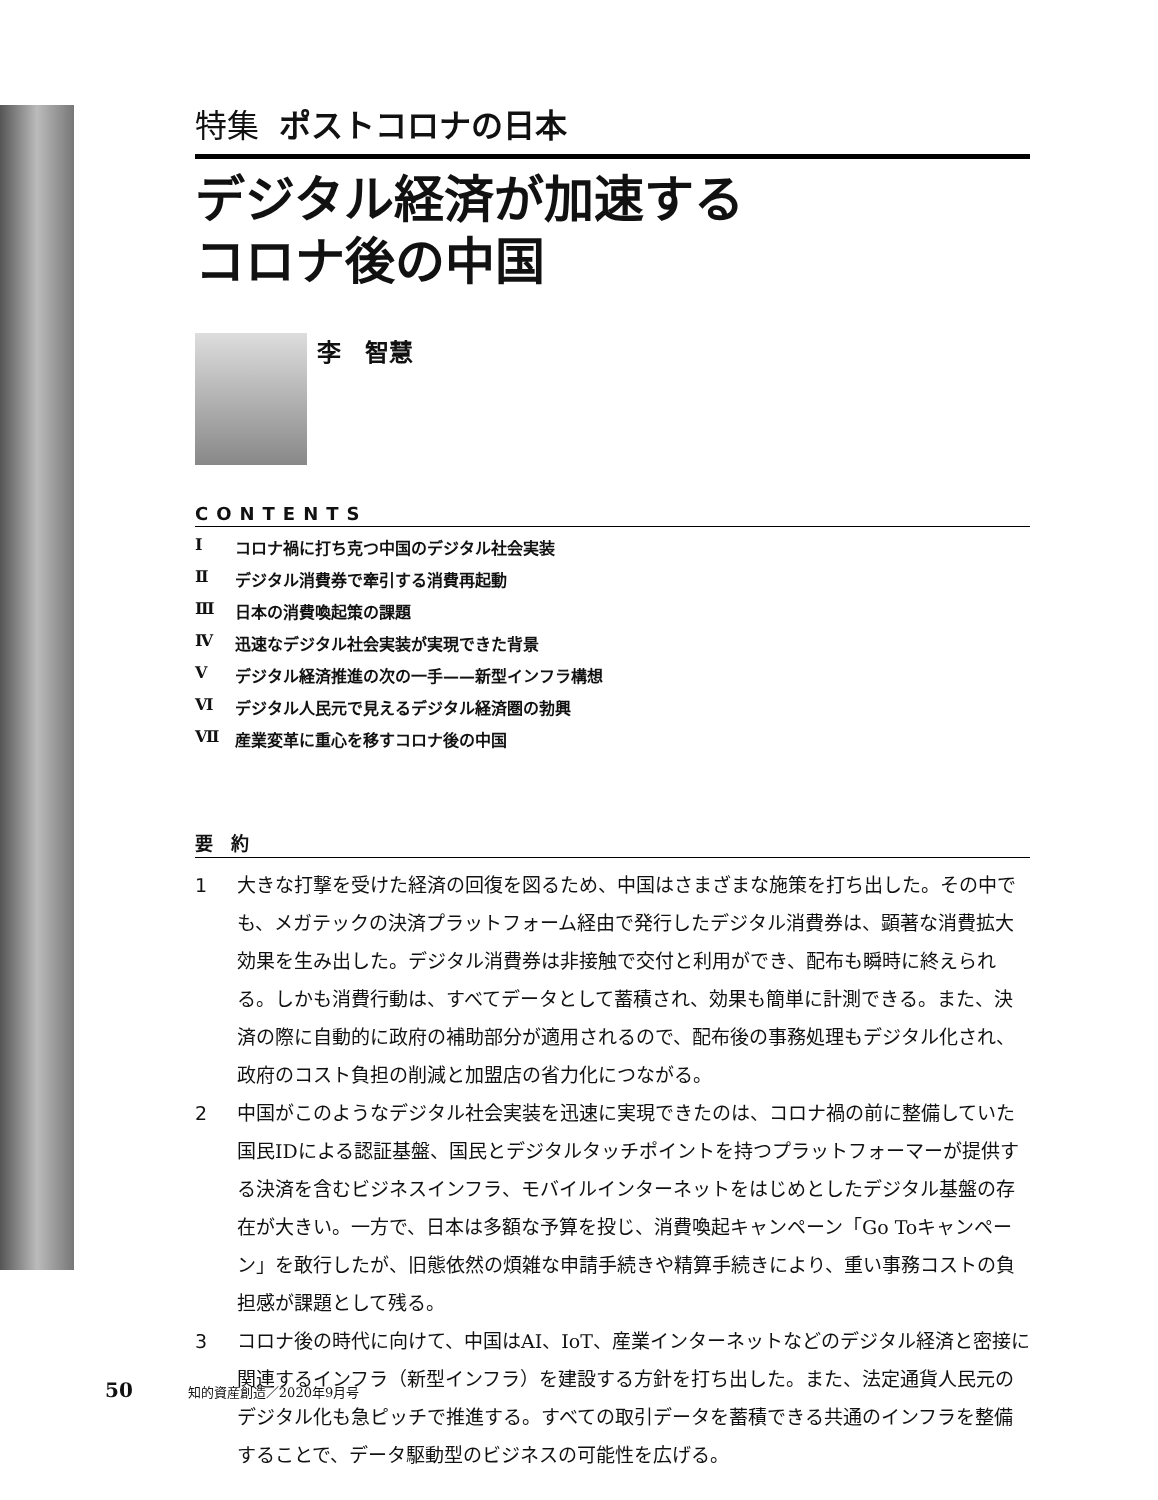特集 ポストコロナの日本
デジタル経済が加速する
コロナ後の中国
李　智慧
CONTENTS
Ⅰ コロナ禍に打ち克つ中国のデジタル社会実装
Ⅱ デジタル消費券で牽引する消費再起動
Ⅲ 日本の消費喚起策の課題
Ⅳ 迅速なデジタル社会実装が実現できた背景
Ⅴ デジタル経済推進の次の一手——新型インフラ構想
Ⅵ デジタル人民元で見えるデジタル経済圏の勃興
Ⅶ 産業変革に重心を移すコロナ後の中国
要　約
1 大きな打撃を受けた経済の回復を図るため、中国はさまざまな施策を打ち出した。その中でも、メガテックの決済プラットフォーム経由で発行したデジタル消費券は、顕著な消費拡大効果を生み出した。デジタル消費券は非接触で交付と利用ができ、配布も瞬時に終えられる。しかも消費行動は、すべてデータとして蓄積され、効果も簡単に計測できる。また、決済の際に自動的に政府の補助部分が適用されるので、配布後の事務処理もデジタル化され、政府のコスト負担の削減と加盟店の省力化につながる。
2 中国がこのようなデジタル社会実装を迅速に実現できたのは、コロナ禍の前に整備していた国民IDによる認証基盤、国民とデジタルタッチポイントを持つプラットフォーマーが提供する決済を含むビジネスインフラ、モバイルインターネットをはじめとしたデジタル基盤の存在が大きい。一方で、日本は多額な予算を投じ、消費喚起キャンペーン「Go Toキャンペーン」を敢行したが、旧態依然の煩雑な申請手続きや精算手続きにより、重い事務コストの負担感が課題として残る。
3 コロナ後の時代に向けて、中国はAI、IoT、産業インターネットなどのデジタル経済と密接に関連するインフラ（新型インフラ）を建設する方針を打ち出した。また、法定通貨人民元のデジタル化も急ピッチで推進する。すべての取引データを蓄積できる共通のインフラを整備することで、データ駆動型のビジネスの可能性を広げる。
50 知的資産創造／2020年9月号